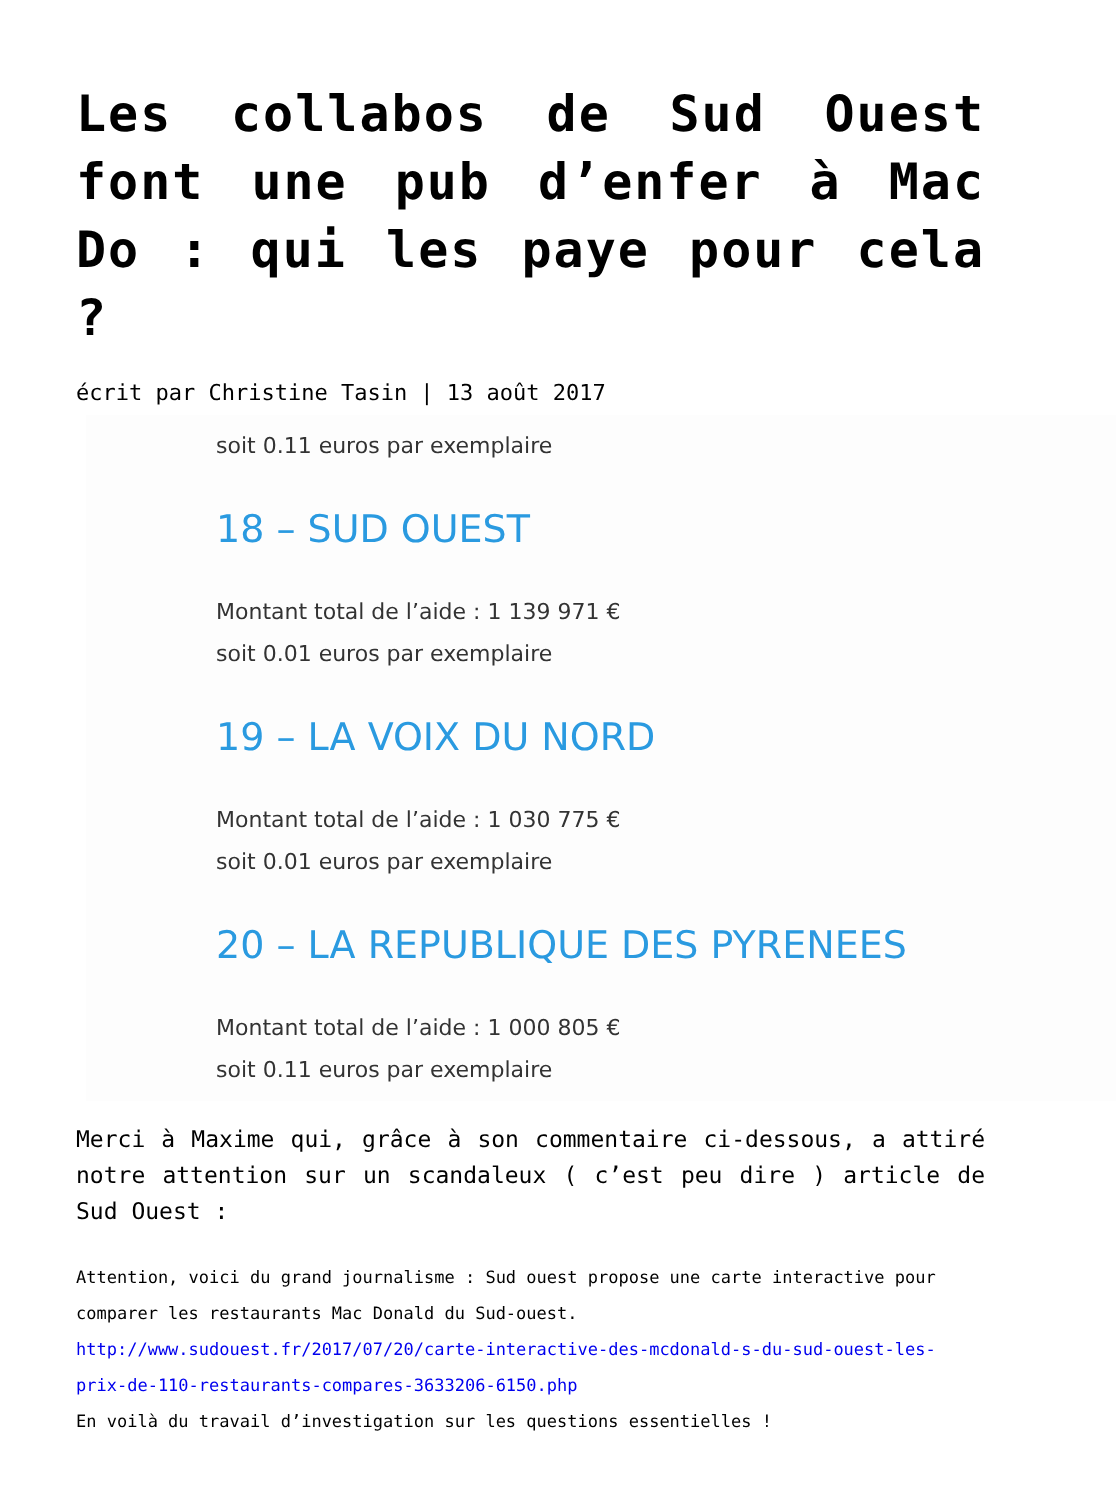Les collabos de Sud Ouest font une pub d’enfer à Mac Do : qui les paye pour cela ?
écrit par Christine Tasin | 13 août 2017
soit 0.11 euros par exemplaire
18 – SUD OUEST
Montant total de l’aide : 1 139 971 €
soit 0.01 euros par exemplaire
19 – LA VOIX DU NORD
Montant total de l’aide : 1 030 775 €
soit 0.01 euros par exemplaire
20 – LA REPUBLIQUE DES PYRENEES
Montant total de l’aide : 1 000 805 €
soit 0.11 euros par exemplaire
Merci à Maxime qui, grâce à son commentaire ci-dessous, a attiré notre attention sur un scandaleux ( c’est peu dire ) article de Sud Ouest :
Attention, voici du grand journalisme : Sud ouest propose une carte interactive pour comparer les restaurants Mac Donald du Sud-ouest.
http://www.sudouest.fr/2017/07/20/carte-interactive-des-mcdonald-s-du-sud-ouest-les-prix-de-110-restaurants-compares-3633206-6150.php
En voilà du travail d’investigation sur les questions essentielles !